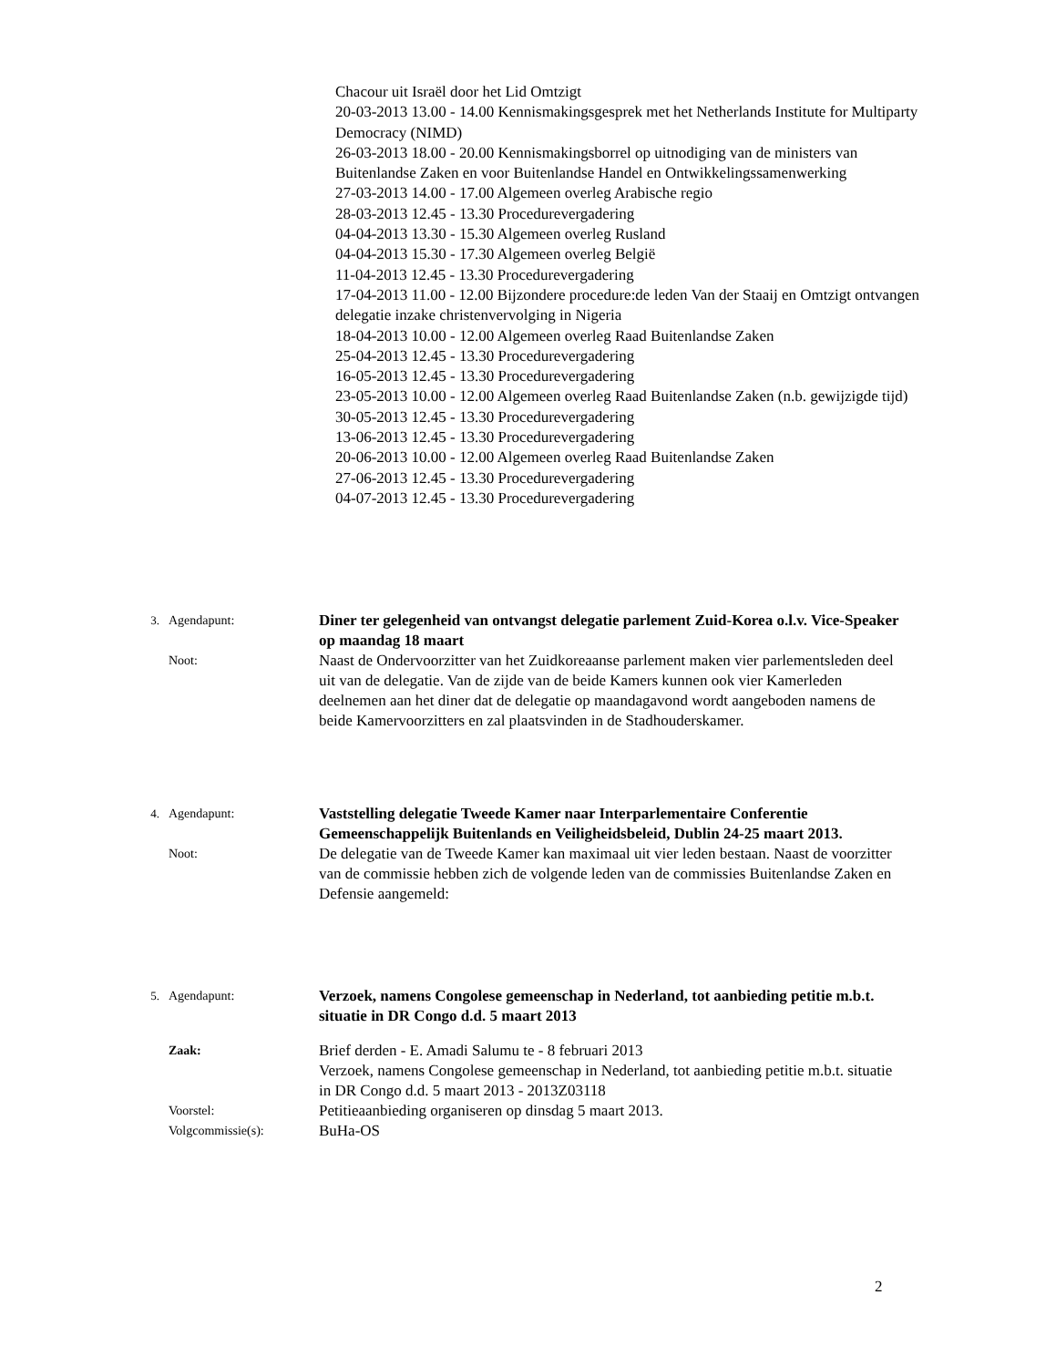Chacour uit Israël door het Lid Omtzigt
20-03-2013 13.00 - 14.00 Kennismakingsgesprek met het Netherlands Institute for Multiparty Democracy (NIMD)
26-03-2013 18.00 - 20.00 Kennismakingsborrel op uitnodiging van de ministers van Buitenlandse Zaken en voor Buitenlandse Handel en Ontwikkelingssamenwerking
27-03-2013 14.00 - 17.00 Algemeen overleg Arabische regio
28-03-2013 12.45 - 13.30 Procedurevergadering
04-04-2013 13.30 - 15.30 Algemeen overleg Rusland
04-04-2013 15.30 - 17.30 Algemeen overleg België
11-04-2013 12.45 - 13.30 Procedurevergadering
17-04-2013 11.00 - 12.00 Bijzondere procedure:de leden Van der Staaij en Omtzigt ontvangen delegatie inzake christenvervolging in Nigeria
18-04-2013 10.00 - 12.00 Algemeen overleg Raad Buitenlandse Zaken
25-04-2013 12.45 - 13.30 Procedurevergadering
16-05-2013 12.45 - 13.30 Procedurevergadering
23-05-2013 10.00 - 12.00 Algemeen overleg Raad Buitenlandse Zaken (n.b. gewijzigde tijd)
30-05-2013 12.45 - 13.30 Procedurevergadering
13-06-2013 12.45 - 13.30 Procedurevergadering
20-06-2013 10.00 - 12.00 Algemeen overleg Raad Buitenlandse Zaken
27-06-2013 12.45 - 13.30 Procedurevergadering
04-07-2013 12.45 - 13.30 Procedurevergadering
3. Agendapunt:
Diner ter gelegenheid van ontvangst delegatie parlement Zuid-Korea o.l.v. Vice-Speaker op maandag 18 maart
Noot:
Naast de Ondervoorzitter van het Zuidkoreaanse parlement maken vier parlementsleden deel uit van de delegatie. Van de zijde van de beide Kamers kunnen ook vier Kamerleden deelnemen aan het diner dat de delegatie op maandagavond wordt aangeboden namens de beide Kamervoorzitters en zal plaatsvinden in de Stadhouderskamer.
4. Agendapunt:
Vaststelling delegatie Tweede Kamer naar Interparlementaire Conferentie Gemeenschappelijk Buitenlands en Veiligheidsbeleid, Dublin 24-25 maart 2013.
Noot:
De delegatie van de Tweede Kamer kan maximaal uit vier leden bestaan. Naast de voorzitter van de commissie hebben zich de volgende leden van de commissies Buitenlandse Zaken en Defensie aangemeld:
5. Agendapunt:
Verzoek, namens Congolese gemeenschap in Nederland, tot aanbieding petitie m.b.t. situatie in DR Congo d.d. 5 maart 2013
Zaak:
Brief derden - E. Amadi Salumu te - 8 februari 2013
Verzoek, namens Congolese gemeenschap in Nederland, tot aanbieding petitie m.b.t. situatie in DR Congo d.d. 5 maart 2013 - 2013Z03118
Voorstel:
Petitieaanbieding organiseren op dinsdag 5 maart 2013.
Volgcommissie(s):
BuHa-OS
2